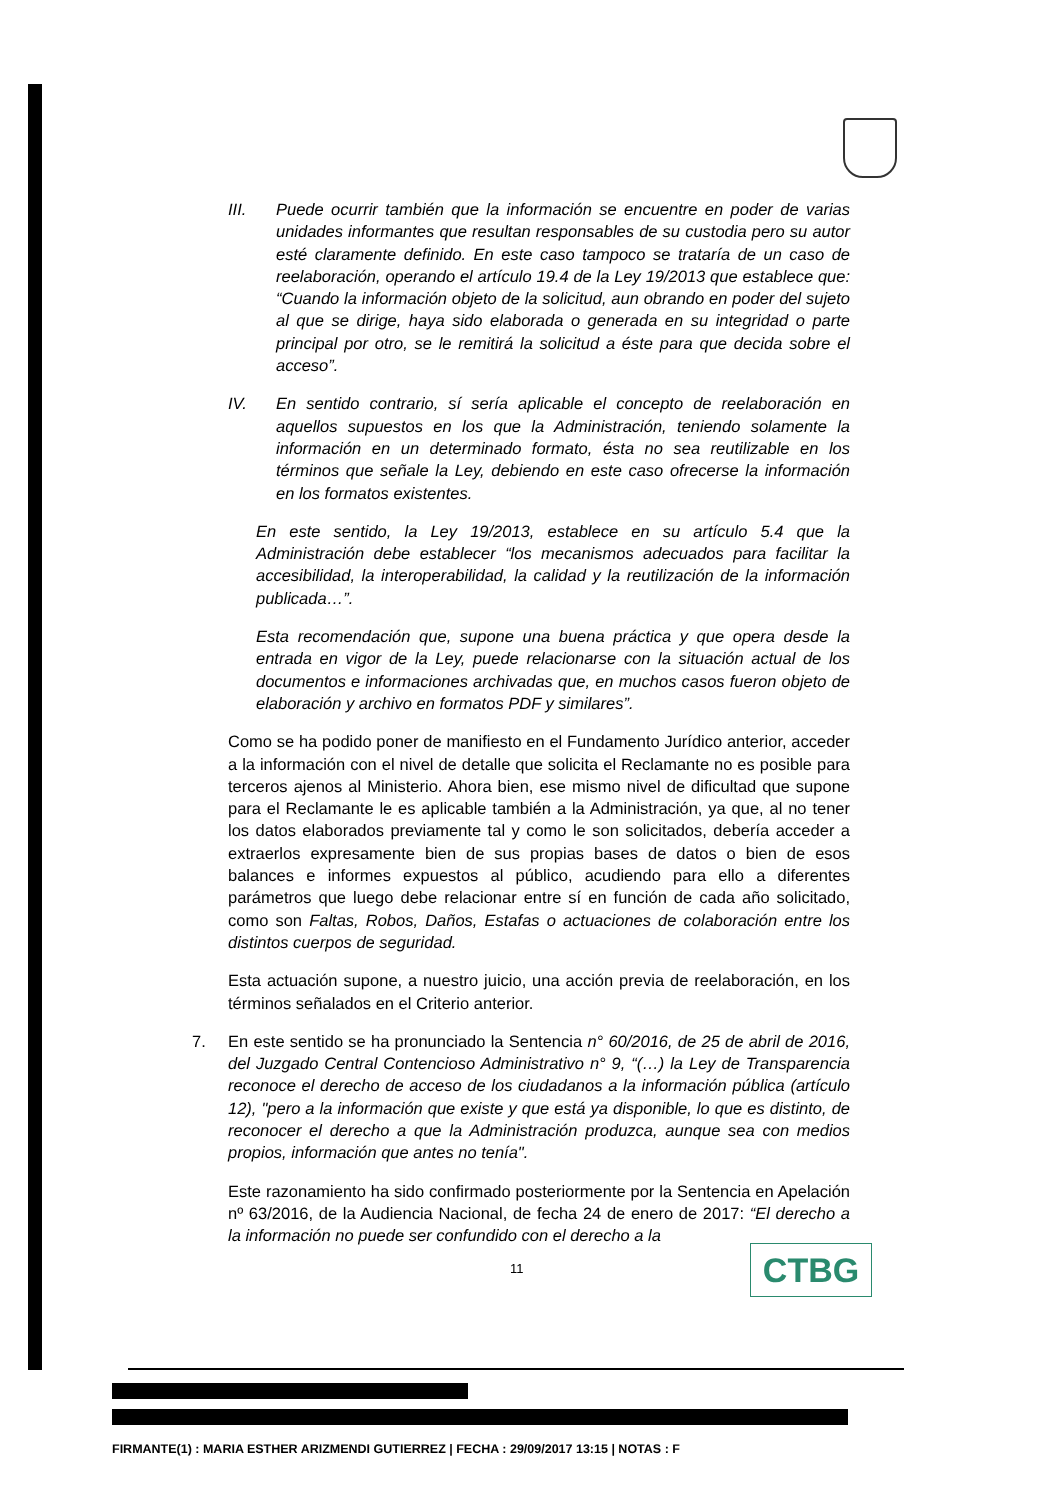III. Puede ocurrir también que la información se encuentre en poder de varias unidades informantes que resultan responsables de su custodia pero su autor esté claramente definido. En este caso tampoco se trataría de un caso de reelaboración, operando el artículo 19.4 de la Ley 19/2013 que establece que: “Cuando la información objeto de la solicitud, aun obrando en poder del sujeto al que se dirige, haya sido elaborada o generada en su integridad o parte principal por otro, se le remitirá la solicitud a éste para que decida sobre el acceso”.
IV. En sentido contrario, sí sería aplicable el concepto de reelaboración en aquellos supuestos en los que la Administración, teniendo solamente la información en un determinado formato, ésta no sea reutilizable en los términos que señale la Ley, debiendo en este caso ofrecerse la información en los formatos existentes.
En este sentido, la Ley 19/2013, establece en su artículo 5.4 que la Administración debe establecer “los mecanismos adecuados para facilitar la accesibilidad, la interoperabilidad, la calidad y la reutilización de la información publicada…”.
Esta recomendación que, supone una buena práctica y que opera desde la entrada en vigor de la Ley, puede relacionarse con la situación actual de los documentos e informaciones archivadas que, en muchos casos fueron objeto de elaboración y archivo en formatos PDF y similares”.
Como se ha podido poner de manifiesto en el Fundamento Jurídico anterior, acceder a la información con el nivel de detalle que solicita el Reclamante no es posible para terceros ajenos al Ministerio. Ahora bien, ese mismo nivel de dificultad que supone para el Reclamante le es aplicable también a la Administración, ya que, al no tener los datos elaborados previamente tal y como le son solicitados, debería acceder a extraerlos expresamente bien de sus propias bases de datos o bien de esos balances e informes expuestos al público, acudiendo para ello a diferentes parámetros que luego debe relacionar entre sí en función de cada año solicitado, como son Faltas, Robos, Daños, Estafas o actuaciones de colaboración entre los distintos cuerpos de seguridad.
Esta actuación supone, a nuestro juicio, una acción previa de reelaboración, en los términos señalados en el Criterio anterior.
7. En este sentido se ha pronunciado la Sentencia n° 60/2016, de 25 de abril de 2016, del Juzgado Central Contencioso Administrativo n° 9, “(…) la Ley de Transparencia reconoce el derecho de acceso de los ciudadanos a la información pública (artículo 12), "pero a la información que existe y que está ya disponible, lo que es distinto, de reconocer el derecho a que la Administración produzca, aunque sea con medios propios, información que antes no tenía".
Este razonamiento ha sido confirmado posteriormente por la Sentencia en Apelación nº 63/2016, de la Audiencia Nacional, de fecha 24 de enero de 2017: “El derecho a la información no puede ser confundido con el derecho a la
11 CTBG
FIRMANTE(1) : MARIA ESTHER ARIZMENDI GUTIERREZ | FECHA : 29/09/2017 13:15 | NOTAS : F